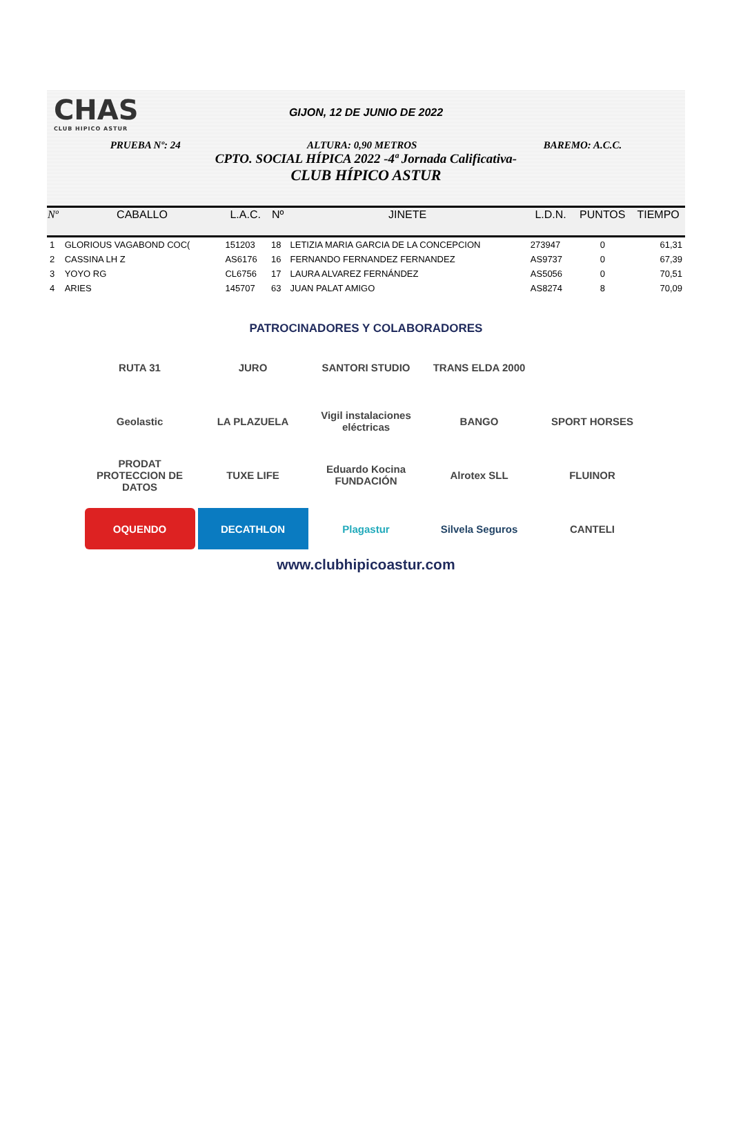CHAS
CLUB HIPICO ASTUR
GIJON, 12 DE JUNIO DE 2022
PRUEBA Nº: 24 ALTURA: 0,90 METROS BAREMO: A.C.C.
CPTO. SOCIAL HÍPICA 2022 -4ª Jornada Calificativa-
CLUB HÍPICO ASTUR
| Nº | CABALLO | L.A.C. | Nº | JINETE | L.D.N. | PUNTOS | TIEMPO |
| --- | --- | --- | --- | --- | --- | --- | --- |
| 1 | GLORIOUS VAGABOND COC( | 151203 | 18 | LETIZIA MARIA GARCIA DE LA CONCEPCION | 273947 | 0 | 61,31 |
| 2 | CASSINA LH Z | AS6176 | 16 | FERNANDO FERNANDEZ FERNANDEZ | AS9737 | 0 | 67,39 |
| 3 | YOYO RG | CL6756 | 17 | LAURA ALVAREZ FERNÁNDEZ | AS5056 | 0 | 70,51 |
| 4 | ARIES | 145707 | 63 | JUAN PALAT AMIGO | AS8274 | 8 | 70,09 |
PATROCINADORES Y COLABORADORES
RUTA 31
JURO
SANTORI STUDIO
TRANS ELDA 2000
Geolastic
LA PLAZUELA
Vigil instalaciones eléctricas
BANGO
SPORT HORSES
PRODAT PROTECCION DE DATOS
TUXE LIFE
Eduardo Kocina FUNDACIÓN
Alrotex SLL
FLUINOR
OQUENDO
DECATHLON
Plagastur
Silvela Seguros
CANTELI
www.clubhipicoastur.com